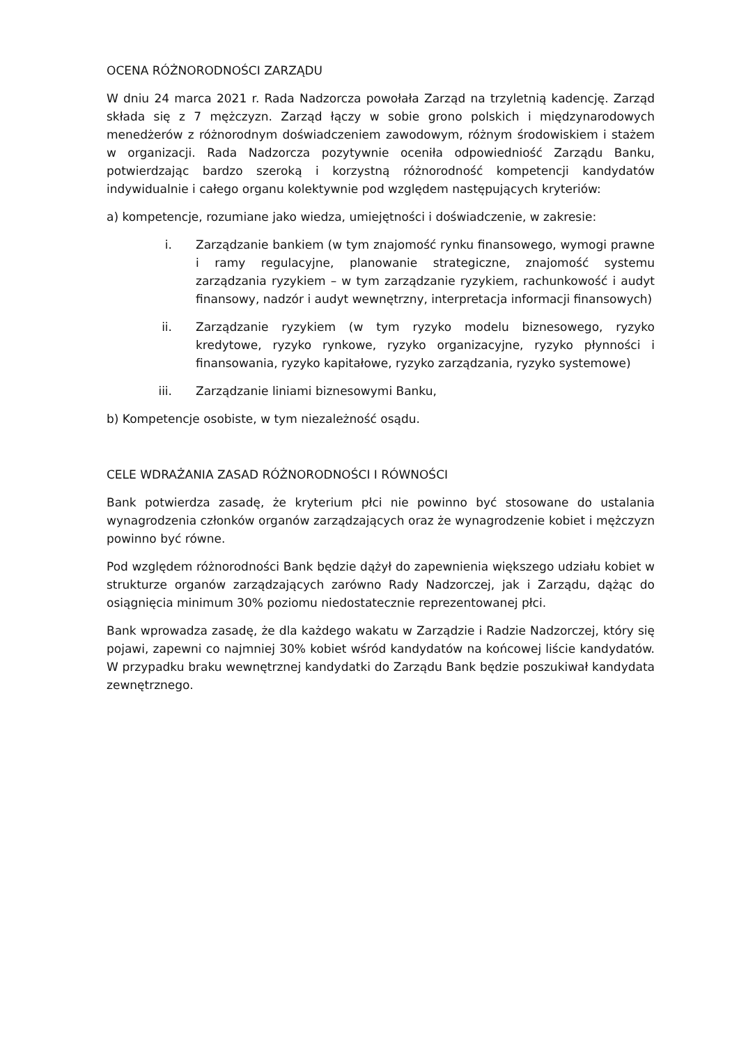OCENA RÓŻNORODNOŚCI ZARZĄDU
W dniu 24 marca 2021 r. Rada Nadzorcza powołała Zarząd na trzyletnią kadencję. Zarząd składa się z 7 mężczyzn. Zarząd łączy w sobie grono polskich i międzynarodowych menedżerów z różnorodnym doświadczeniem zawodowym, różnym środowiskiem i stażem w organizacji. Rada Nadzorcza pozytywnie oceniła odpowiedniość Zarządu Banku, potwierdzając bardzo szeroką i korzystną różnorodność kompetencji kandydatów indywidualnie i całego organu kolektywnie pod względem następujących kryteriów:
a) kompetencje, rozumiane jako wiedza, umiejętności i doświadczenie, w zakresie:
i. Zarządzanie bankiem (w tym znajomość rynku finansowego, wymogi prawne i ramy regulacyjne, planowanie strategiczne, znajomość systemu zarządzania ryzykiem – w tym zarządzanie ryzykiem, rachunkowość i audyt finansowy, nadzór i audyt wewnętrzny, interpretacja informacji finansowych)
ii. Zarządzanie ryzykiem (w tym ryzyko modelu biznesowego, ryzyko kredytowe, ryzyko rynkowe, ryzyko organizacyjne, ryzyko płynności i finansowania, ryzyko kapitałowe, ryzyko zarządzania, ryzyko systemowe)
iii. Zarządzanie liniami biznesowymi Banku,
b) Kompetencje osobiste, w tym niezależność osądu.
CELE WDRAŻANIA ZASAD RÓŻNORODNOŚCI I RÓWNOŚCI
Bank potwierdza zasadę, że kryterium płci nie powinno być stosowane do ustalania wynagrodzenia członków organów zarządzających oraz że wynagrodzenie kobiet i mężczyzn powinno być równe.
Pod względem różnorodności Bank będzie dążył do zapewnienia większego udziału kobiet w strukturze organów zarządzających zarówno Rady Nadzorczej, jak i Zarządu, dążąc do osiągnięcia minimum 30% poziomu niedostatecznie reprezentowanej płci.
Bank wprowadza zasadę, że dla każdego wakatu w Zarządzie i Radzie Nadzorczej, który się pojawi, zapewni co najmniej 30% kobiet wśród kandydatów na końcowej liście kandydatów. W przypadku braku wewnętrznej kandydatki do Zarządu Bank będzie poszukiwał kandydata zewnętrznego.